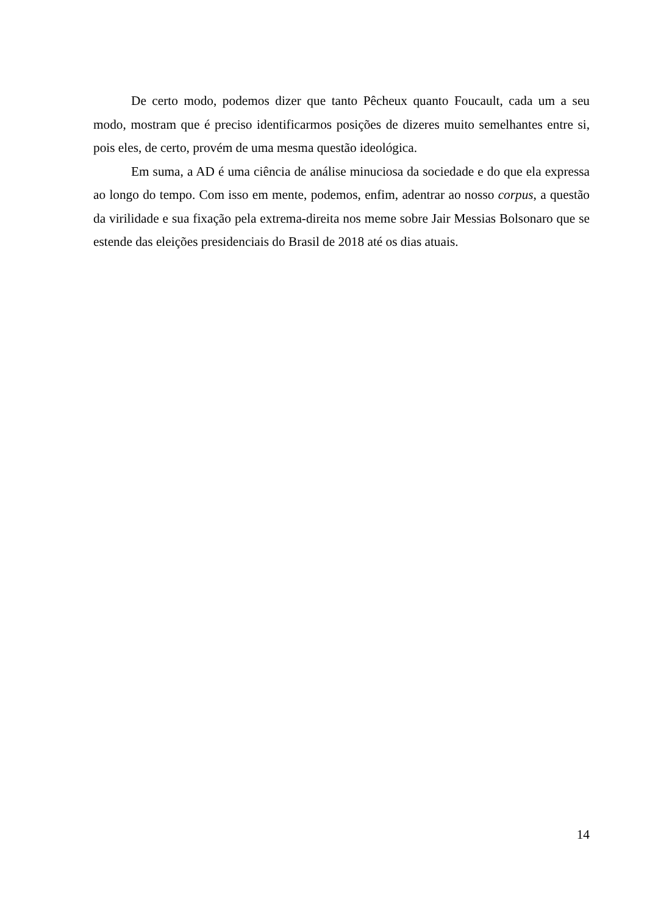De certo modo, podemos dizer que tanto Pêcheux quanto Foucault, cada um a seu modo, mostram que é preciso identificarmos posições de dizeres muito semelhantes entre si, pois eles, de certo, provém de uma mesma questão ideológica.
Em suma, a AD é uma ciência de análise minuciosa da sociedade e do que ela expressa ao longo do tempo. Com isso em mente, podemos, enfim, adentrar ao nosso corpus, a questão da virilidade e sua fixação pela extrema-direita nos meme sobre Jair Messias Bolsonaro que se estende das eleições presidenciais do Brasil de 2018 até os dias atuais.
14